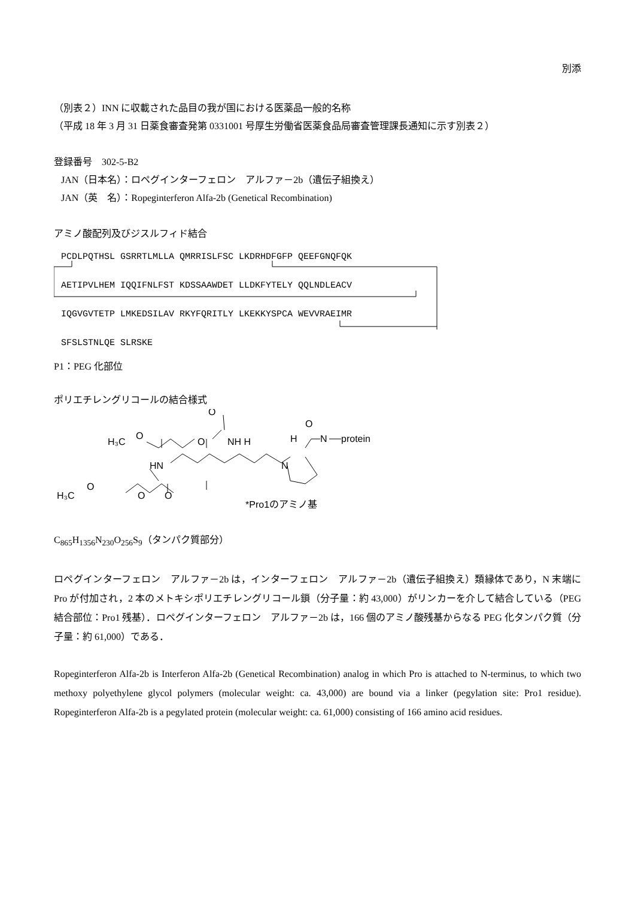別添
（別表２）INN に収載された品目の我が国における医薬品一般的名称
（平成 18 年 3 月 31 日薬食審査発第 0331001 号厚生労働省医薬食品局審査管理課長通知に示す別表２）
登録番号　302-5-B2
JAN（日本名）：ロペグインターフェロン　アルファ－2b（遺伝子組換え）
JAN（英　名）：Ropeginterferon Alfa-2b (Genetical Recombination)
アミノ酸配列及びジスルフィド結合
PCDLPQTHSL GSRRTLMLLA QMRRISLFSC LKDRHDFGFP QEEFGNQFQK AETIPVLHEM IQQIFNLFST KDSSAAWDET LLDKFYTELY QQLNDLEACV IQGVGVTETP LMKEDSILAV RKYFQRITLY LKEKKYSPCA WEVVRAEIMR SFSLSTNLQE SLRSKE
P1：PEG 化部位
ポリエチレングリコールの結合様式
H₃C
O
O
O
NH H
HN
H₃C
O
O
O
N
H
O
N
protein
*Pro1のアミノ基
C<sub>865</sub>H<sub>1356</sub>N<sub>230</sub>O<sub>256</sub>S<sub>9</sub>（タンパク質部分）
ロペグインターフェロン　アルファ－2b は，インターフェロン　アルファ－2b（遺伝子組換え）類縁体であり，N 末端に Pro が付加され，2 本のメトキシポリエチレングリコール鎖（分子量：約 43,000）がリンカーを介して結合している（PEG 結合部位：Pro1 残基）．ロペグインターフェロン　アルファ－2b は，166 個のアミノ酸残基からなる PEG 化タンパク質（分子量：約 61,000）である．
Ropeginterferon Alfa-2b is Interferon Alfa-2b (Genetical Recombination) analog in which Pro is attached to N-terminus, to which two methoxy polyethylene glycol polymers (molecular weight: ca. 43,000) are bound via a linker (pegylation site: Pro1 residue). Ropeginterferon Alfa-2b is a pegylated protein (molecular weight: ca. 61,000) consisting of 166 amino acid residues.